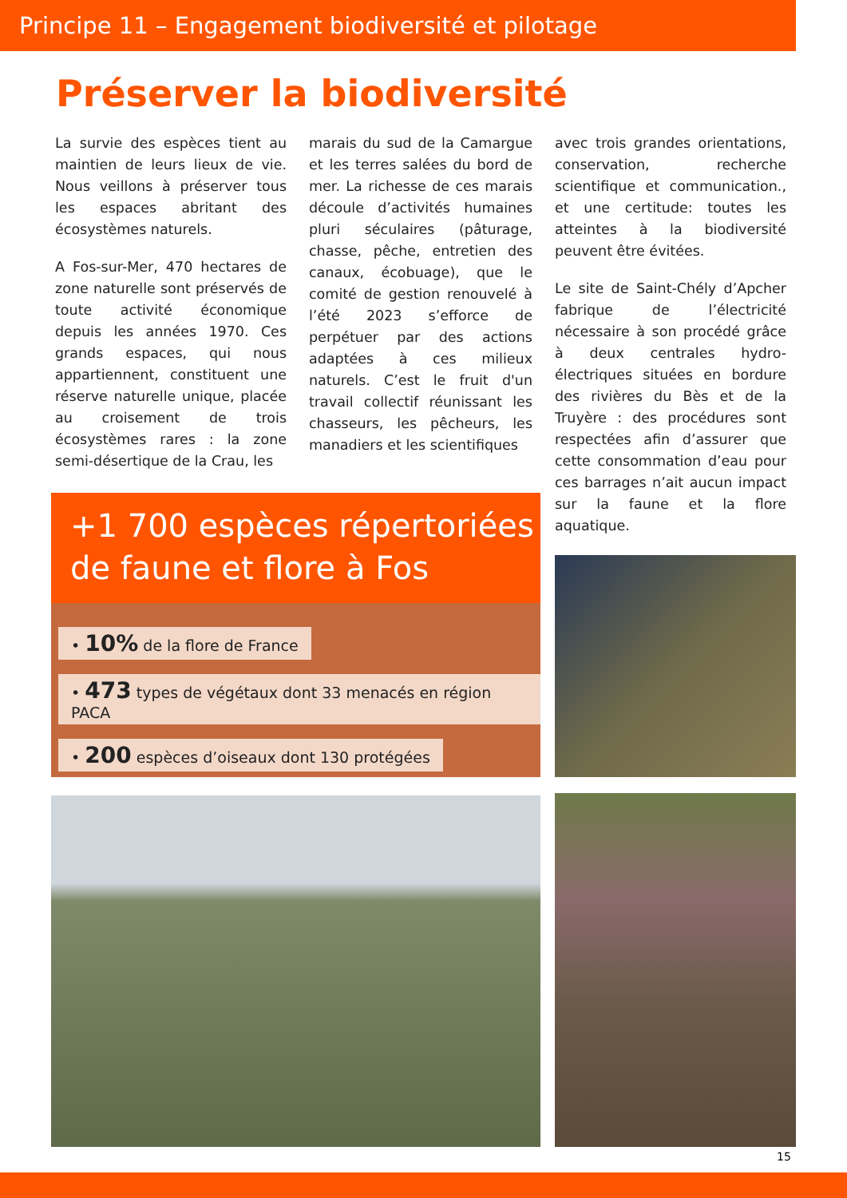Principe 11 – Engagement biodiversité et pilotage
Préserver la biodiversité
La survie des espèces tient au maintien de leurs lieux de vie. Nous veillons à préserver tous les espaces abritant des écosystèmes naturels.
A Fos-sur-Mer, 470 hectares de zone naturelle sont préservés de toute activité économique depuis les années 1970. Ces grands espaces, qui nous appartiennent, constituent une réserve naturelle unique, placée au croisement de trois écosystèmes rares : la zone semi-désertique de la Crau, les
marais du sud de la Camargue et les terres salées du bord de mer. La richesse de ces marais découle d’activités humaines pluri séculaires (pâturage, chasse, pêche, entretien des canaux, écobuage), que le comité de gestion renouvelé à l’été 2023 s’efforce de perpétuer par des actions adaptées à ces milieux naturels. C’est le fruit d'un travail collectif réunissant les chasseurs, les pêcheurs, les manadiers et les scientifiques
avec trois grandes orientations, conservation, recherche scientifique et communication., et une certitude: toutes les atteintes à la biodiversité peuvent être évitées.
Le site de Saint-Chély d’Apcher fabrique de l’électricité nécessaire à son procédé grâce à deux centrales hydro-électriques situées en bordure des rivières du Bès et de la Truyère : des procédures sont respectées afin d’assurer que cette consommation d’eau pour ces barrages n’ait aucun impact sur la faune et la flore aquatique.
+1 700 espèces répertoriées de faune et flore à Fos
• 10% de la flore de France
• 473 types de végétaux dont 33 menacés en région PACA
• 200 espèces d’oiseaux dont 130 protégées
15